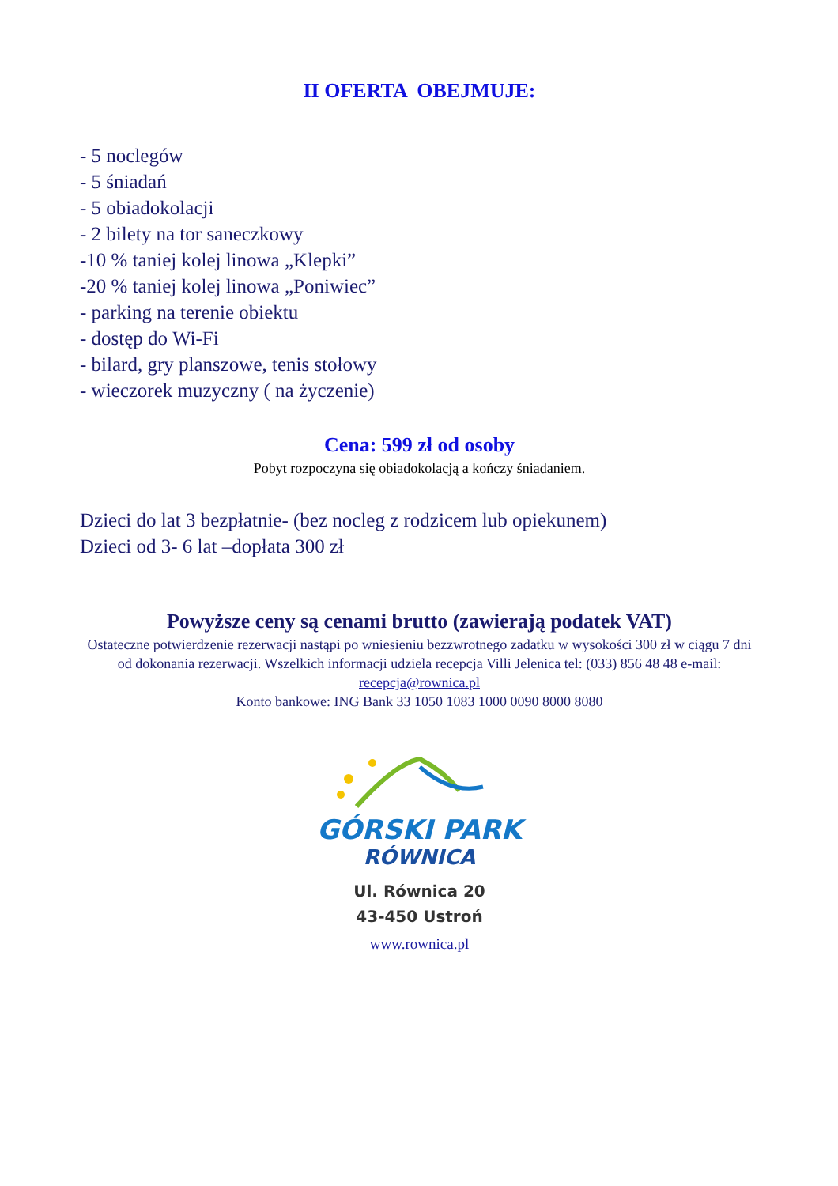II OFERTA OBEJMUJE:
- 5 noclegów
- 5 śniadań
- 5 obiadokolacji
- 2 bilety na tor saneczkowy
-10 % taniej kolej linowa „Klepki”
-20 % taniej kolej linowa „Poniwiec”
- parking na terenie obiektu
- dostęp do Wi-Fi
- bilard, gry planszowe, tenis stołowy
- wieczorek muzyczny ( na życzenie)
Cena: 599 zł od osoby
Pobyt rozpoczyna się obiadokolacją a kończy śniadaniem.
Dzieci do lat 3 bezpłatnie- (bez nocleg z rodzicem lub opiekunem)
Dzieci od 3- 6 lat –dopłata 300 zł
Powyższe ceny są cenami brutto (zawierają podatek VAT)
Ostateczne potwierdzenie rezerwacji nastąpi po wniesieniu bezzwrotnego zadatku w wysokości 300 zł w ciągu 7 dni od dokonania rezerwacji. Wszelkich informacji udziela recepcja Villi Jelenica tel: (033) 856 48 48 e-mail: recepcja@rownica.pl
Konto bankowe: ING Bank 33 1050 1083 1000 0090 8000 8080
GÓRSKI PARK
RÓWNICA
Ul. Równica 20
43-450 Ustroń
www.rownica.pl